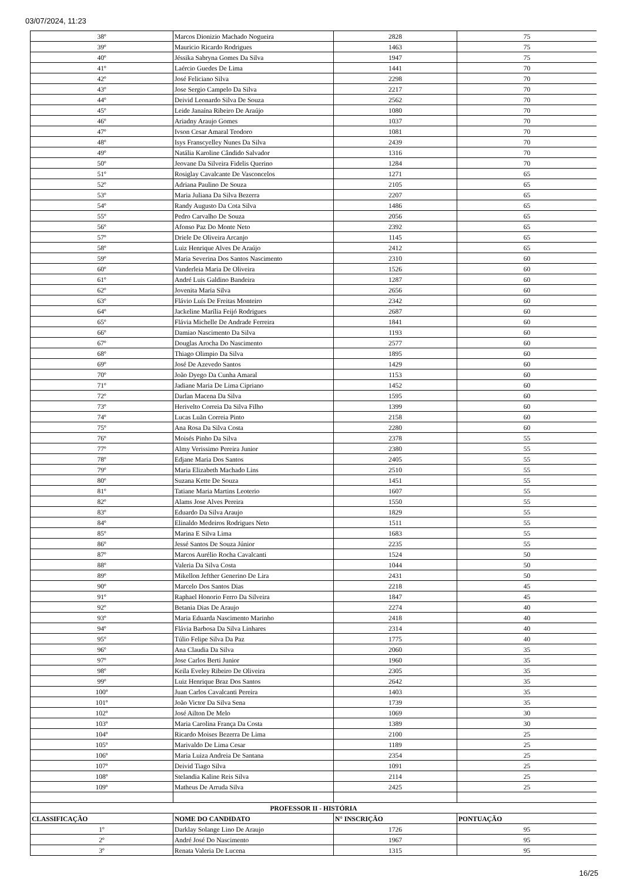03/07/2024, 11:23
| 38º | Marcos Dionizio Machado Nogueira | 2828 | 75 |
| 39º | Mauricio Ricardo Rodrigues | 1463 | 75 |
| 40º | Jéssika Sabryna Gomes Da Silva | 1947 | 75 |
| 41º | Laércio Guedes De Lima | 1441 | 70 |
| 42º | José Feliciano Silva | 2298 | 70 |
| 43º | Jose Sergio Campelo Da Silva | 2217 | 70 |
| 44º | Deivid Leonardo Silva De Souza | 2562 | 70 |
| 45º | Leide Janaína Ribeiro De Araújo | 1080 | 70 |
| 46º | Ariadny Araujo Gomes | 1037 | 70 |
| 47º | Ivson Cesar Amaral Teodoro | 1081 | 70 |
| 48º | Isys Franscyelley Nunes Da Silva | 2439 | 70 |
| 49º | Natália Karoline Cândido Salvador | 1316 | 70 |
| 50º | Jeovane Da Silveira Fidelis Querino | 1284 | 70 |
| 51º | Rosiglay Cavalcante De Vasconcelos | 1271 | 65 |
| 52º | Adriana Paulino De Souza | 2105 | 65 |
| 53º | Maria Juliana Da Silva Bezerra | 2207 | 65 |
| 54º | Randy Augusto Da Cota Silva | 1486 | 65 |
| 55º | Pedro Carvalho De Souza | 2056 | 65 |
| 56º | Afonso Paz Do Monte Neto | 2392 | 65 |
| 57º | Driele De Oliveira Arcanjo | 1145 | 65 |
| 58º | Luiz Henrique Alves De Araújo | 2412 | 65 |
| 59º | Maria Severina Dos Santos Nascimento | 2310 | 60 |
| 60º | Vanderleia Maria De Oliveira | 1526 | 60 |
| 61º | André Luis Galdino Bandeira | 1287 | 60 |
| 62º | Jovenita Maria Silva | 2656 | 60 |
| 63º | Flávio Luís De Freitas Monteiro | 2342 | 60 |
| 64º | Jackeline Marília Feijó Rodrigues | 2687 | 60 |
| 65º | Flávia Michelle De Andrade Ferreira | 1841 | 60 |
| 66º | Damiao Nascimento Da Silva | 1193 | 60 |
| 67º | Douglas Arocha Do Nascimento | 2577 | 60 |
| 68º | Thiago Olimpio Da Silva | 1895 | 60 |
| 69º | José De Azevedo Santos | 1429 | 60 |
| 70º | João Dyego Da Cunha Amaral | 1153 | 60 |
| 71º | Jadiane Maria De Lima Cipriano | 1452 | 60 |
| 72º | Darlan Macena Da Silva | 1595 | 60 |
| 73º | Herivelto Correia Da Silva Filho | 1399 | 60 |
| 74º | Lucas Luãn Correia Pinto | 2158 | 60 |
| 75º | Ana Rosa Da Silva Costa | 2280 | 60 |
| 76º | Moisés Pinho Da Silva | 2378 | 55 |
| 77º | Almy Verissimo Pereira Junior | 2380 | 55 |
| 78º | Edjane Maria Dos Santos | 2405 | 55 |
| 79º | Maria Elizabeth Machado Lins | 2510 | 55 |
| 80º | Suzana Kette De Souza | 1451 | 55 |
| 81º | Tatiane Maria Martins Leoterio | 1607 | 55 |
| 82º | Alams Jose Alves Pereira | 1550 | 55 |
| 83º | Eduardo Da Silva Araujo | 1829 | 55 |
| 84º | Elinaldo Medeiros Rodrigues Neto | 1511 | 55 |
| 85º | Marina E Silva Lima | 1683 | 55 |
| 86º | Jessé Santos De Souza Júnior | 2235 | 55 |
| 87º | Marcos Aurélio Rocha Cavalcanti | 1524 | 50 |
| 88º | Valeria Da Silva Costa | 1044 | 50 |
| 89º | Mikellon Jefther Generino De Lira | 2431 | 50 |
| 90º | Marcelo Dos Santos Dias | 2218 | 45 |
| 91º | Raphael Honorio Ferro Da Silveira | 1847 | 45 |
| 92º | Betania Dias De Araujo | 2274 | 40 |
| 93º | Maria Eduarda Nascimento Marinho | 2418 | 40 |
| 94º | Flávia Barbosa Da Silva Linhares | 2314 | 40 |
| 95º | Túlio Felipe Silva Da Paz | 1775 | 40 |
| 96º | Ana Claudia Da Silva | 2060 | 35 |
| 97º | Jose Carlos Berti Junior | 1960 | 35 |
| 98º | Keila Eveley Ribeiro De Oliveira | 2305 | 35 |
| 99º | Luiz Henrique Braz Dos Santos | 2642 | 35 |
| 100º | Juan Carlos Cavalcanti Pereira | 1403 | 35 |
| 101º | João Victor Da Silva Sena | 1739 | 35 |
| 102º | José Ailton De Melo | 1069 | 30 |
| 103º | Maria Carolina França Da Costa | 1389 | 30 |
| 104º | Ricardo Moises Bezerra De Lima | 2100 | 25 |
| 105º | Marivaldo De Lima Cesar | 1189 | 25 |
| 106º | Maria Luiza Andreia De Santana | 2354 | 25 |
| 107º | Deivid Tiago Silva | 1091 | 25 |
| 108º | Stelandia Kaline Reis Silva | 2114 | 25 |
| 109º | Matheus De Arruda Silva | 2425 | 25 |
| PROFESSOR II - HISTÓRIA | | | |
| CLASSIFICAÇÃO | NOME DO CANDIDATO | N° INSCRIÇÃO | PONTUAÇÃO |
| 1º | Darklay Solange Lino De Araujo | 1726 | 95 |
| 2º | André José Do Nascimento | 1967 | 95 |
| 3º | Renata Valeria De Lucena | 1315 | 95 |
16/25